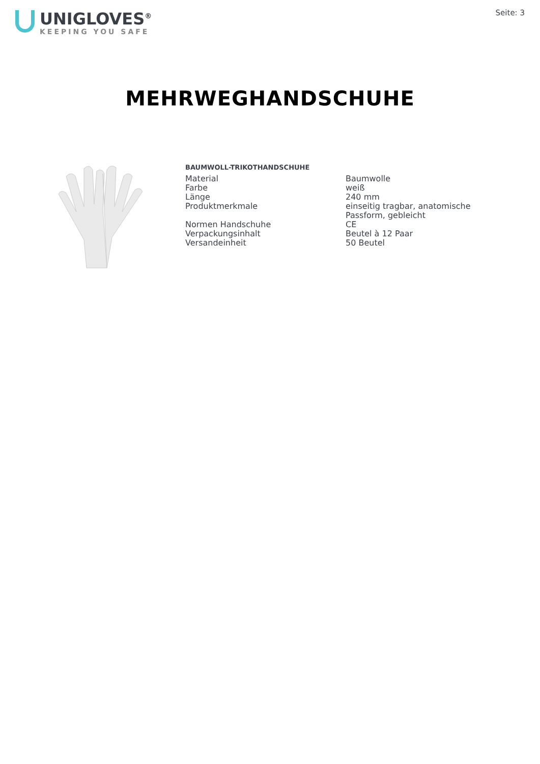UNIGLOVES<sup>®</sup>
KEEPING YOU SAFE
Seite: 3
MEHRWEGHANDSCHUHE
BAUMWOLL-TRIKOTHANDSCHUHE
| Material | Baumwolle |
| Farbe | weiß |
| Länge | 240 mm |
| Produktmerkmale | einseitig tragbar, anatomische Passform, gebleicht |
| Normen Handschuhe | CE |
| Verpackungsinhalt | Beutel à 12 Paar |
| Versandeinheit | 50 Beutel |